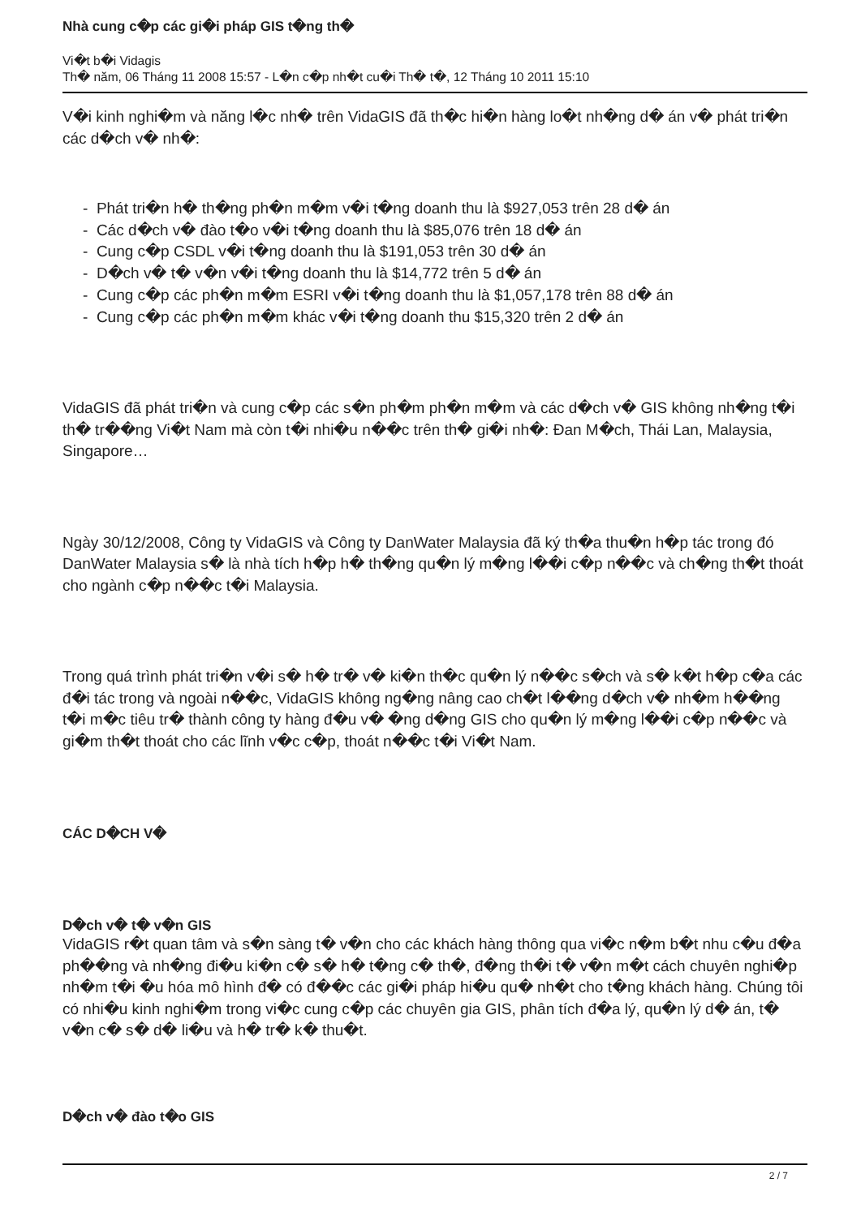Nhà cung c�p các gi�i pháp GIS t�ng th�
Vi�t b�i Vidagis
Th� năm, 06 Tháng 11 2008 15:57 - L�n c�p nh�t cu�i Th� t�, 12 Tháng 10 2011 15:10
V�i kinh nghi�m và năng l�c nh� trên VidaGIS đã th�c hi�n hàng lo�t nh�ng d� án v� phát tri�n các d�ch v� nh�:
- Phát tri�n h� th�ng ph�n m�m v�i t�ng doanh thu là $927,053 trên 28 d� án
- Các d�ch v� đào t�o v�i t�ng doanh thu là $85,076 trên 18 d� án
- Cung c�p CSDL v�i t�ng doanh thu là $191,053 trên 30 d� án
- D�ch v� t� v�n v�i t�ng doanh thu là $14,772 trên 5 d� án
- Cung c�p các ph�n m�m ESRI v�i t�ng doanh thu là $1,057,178 trên 88 d� án
- Cung c�p các ph�n m�m khác v�i t�ng doanh thu $15,320 trên 2 d� án
VidaGIS đã phát tri�n và cung c�p các s�n ph�m ph�n m�m và các d�ch v� GIS không nh�ng t�i th� tr��ng Vi�t Nam mà còn t�i nhi�u n��c trên th� gi�i nh�: Đan M�ch, Thái Lan, Malaysia, Singapore…
Ngày 30/12/2008, Công ty VidaGIS và Công ty DanWater Malaysia đã ký th�a thu�n h�p tác trong đó DanWater Malaysia s� là nhà tích h�p h� th�ng qu�n lý m�ng l��i c�p n��c và ch�ng th�t thoát cho ngành c�p n��c t�i Malaysia.
Trong quá trình phát tri�n v�i s� h� tr� v� ki�n th�c qu�n lý n��c s�ch và s� k�t h�p c�a các đ�i tác trong và ngoài n��c, VidaGIS không ng�ng nâng cao ch�t l��ng d�ch v� nh�m h��ng t�i m�c tiêu tr� thành công ty hàng đ�u v� �ng d�ng GIS cho qu�n lý m�ng l��i c�p n��c và gi�m th�t thoát cho các lĩnh v�c c�p, thoát n��c t�i Vi�t Nam.
CÁC D�CH V�
D�ch v� t� v�n GIS
VidaGIS r�t quan tâm và s�n sàng t� v�n cho các khách hàng thông qua vi�c n�m b�t nhu c�u đ�a ph��ng và nh�ng đi�u ki�n c� s� h� t�ng c� th�, đ�ng th�i t� v�n m�t cách chuyên nghi�p nh�m t�i �u hóa mô hình đ� có đ��c các gi�i pháp hi�u qu� nh�t cho t�ng khách hàng. Chúng tôi có nhi�u kinh nghi�m trong vi�c cung c�p các chuyên gia GIS, phân tích đ�a lý, qu�n lý d� án, t� v�n c� s� d� li�u và h� tr� k� thu�t.
D�ch v� đào t�o GIS
2 / 7